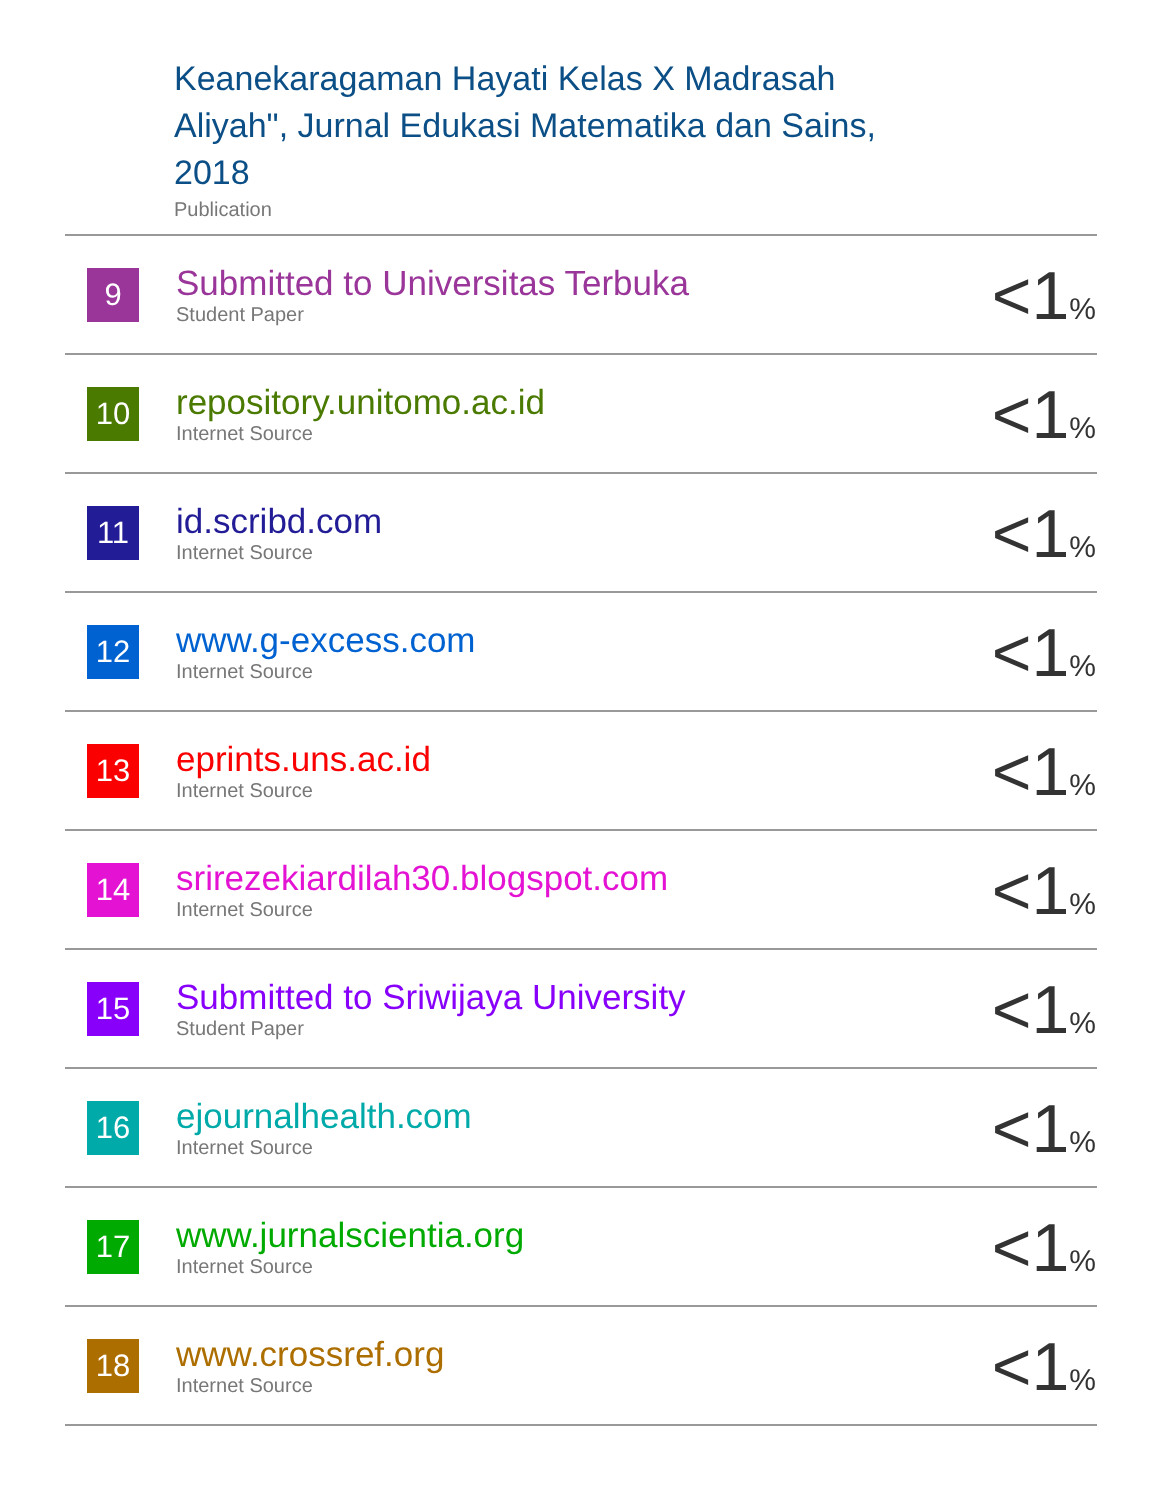Keanekaragaman Hayati Kelas X Madrasah
Aliyah", Jurnal Edukasi Matematika dan Sains,
2018
Publication
| 9 | Submitted to Universitas Terbuka Student Paper | <1 % |
| 10 | repository.unitomo.ac.id Internet Source | <1 % |
| 11 | id.scribd.com Internet Source | <1 % |
| 12 | www.g-excess.com Internet Source | <1 % |
| 13 | eprints.uns.ac.id Internet Source | <1 % |
| 14 | srirezekiardilah30.blogspot.com Internet Source | <1 % |
| 15 | Submitted to Sriwijaya University Student Paper | <1 % |
| 16 | ejournalhealth.com Internet Source | <1 % |
| 17 | www.jurnalscientia.org Internet Source | <1 % |
| 18 | www.crossref.org Internet Source | <1 % |